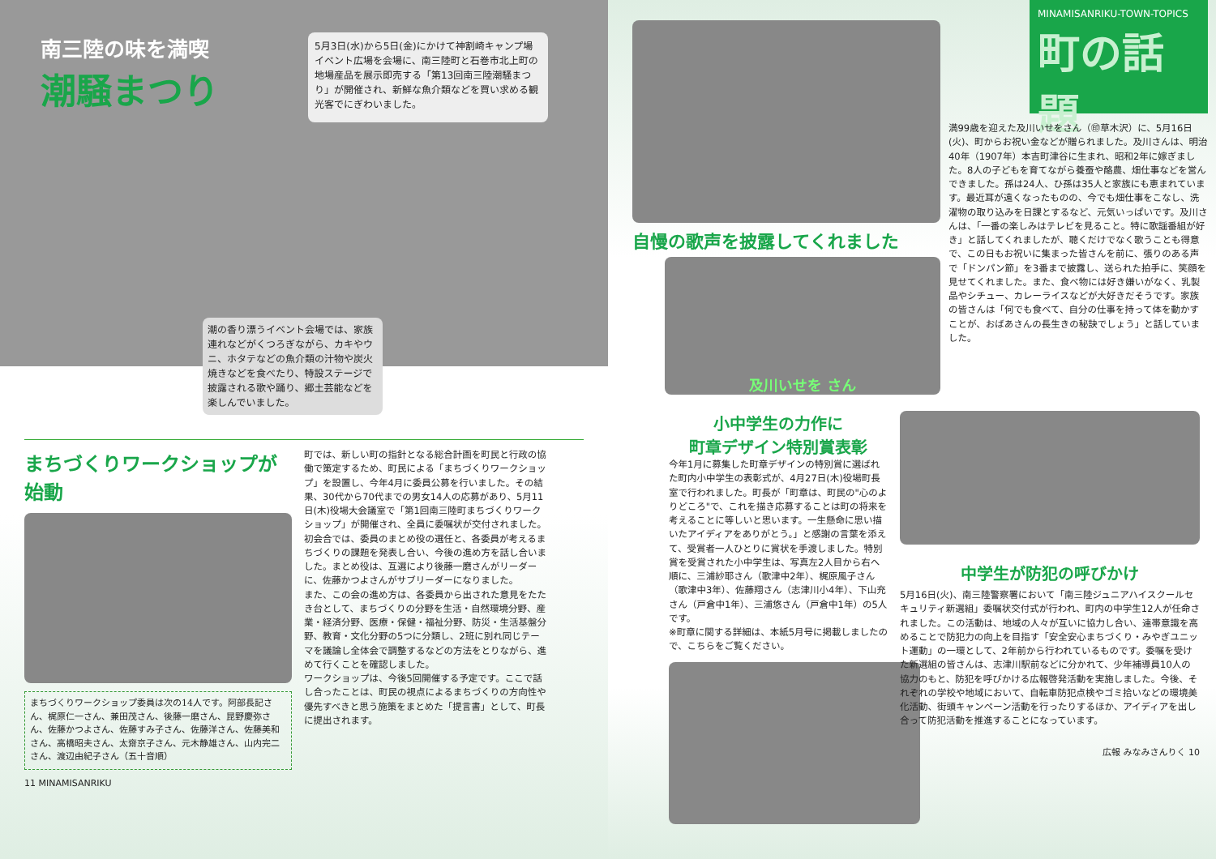南三陸の味を満喫
潮騒まつり
5月3日(水)から5日(金)にかけて神割崎キャンプ場イベント広場を会場に、南三陸町と石巻市北上町の地場産品を展示即売する「第13回南三陸潮騒まつり」が開催され、新鮮な魚介類などを買い求める観光客でにぎわいました。
潮の香り漂うイベント会場では、家族連れなどがくつろぎながら、カキやウニ、ホタテなどの魚介類の汁物や炭火焼きなどを食べたり、特設ステージで披露される歌や踊り、郷土芸能などを楽しんでいました。
まちづくりワークショップが始動
まちづくりワークショップ委員は次の14人です。阿部長記さん、梶原仁一さん、兼田茂さん、後藤一磨さん、昆野慶弥さん、佐藤かつよさん、佐藤すみ子さん、佐藤洋さん、佐藤美和さん、高橋昭夫さん、太齋京子さん、元木静雄さん、山内完二さん、渡辺由紀子さん（五十音順）
11 MINAMISANRIKU
町では、新しい町の指針となる総合計画を町民と行政の協働で策定するため、町民による「まちづくりワークショップ」を設置し、今年4月に委員公募を行いました。その結果、30代から70代までの男女14人の応募があり、5月11日(木)役場大会議室で「第1回南三陸町まちづくりワークショップ」が開催され、全員に委嘱状が交付されました。
初会合では、委員のまとめ役の選任と、各委員が考えるまちづくりの課題を発表し合い、今後の進め方を話し合いました。まとめ役は、互選により後藤一磨さんがリーダーに、佐藤かつよさんがサブリーダーになりました。
また、この会の進め方は、各委員から出された意見をたたき台として、まちづくりの分野を生活・自然環境分野、産業・経済分野、医療・保健・福祉分野、防災・生活基盤分野、教育・文化分野の5つに分類し、2班に別れ同じテーマを議論し全体会で調整するなどの方法をとりながら、進めて行くことを確認しました。
ワークショップは、今後5回開催する予定です。ここで話し合ったことは、町民の視点によるまちづくりの方向性や優先すべきと思う施策をまとめた「提言書」として、町長に提出されます。
自慢の歌声を披露してくれました
及川いせを さん
MINAMISANRIKU-TOWN-TOPICS
町の話題
満99歳を迎えた及川いせをさん（㊞草木沢）に、5月16日(火)、町からお祝い金などが贈られました。及川さんは、明治40年（1907年）本吉町津谷に生まれ、昭和2年に嫁ぎました。8人の子どもを育てながら養蚕や酪農、畑仕事などを営んできました。孫は24人、ひ孫は35人と家族にも恵まれています。最近耳が遠くなったものの、今でも畑仕事をこなし、洗濯物の取り込みを日課とするなど、元気いっぱいです。及川さんは、「一番の楽しみはテレビを見ること。特に歌謡番組が好き」と話してくれましたが、聴くだけでなく歌うことも得意で、この日もお祝いに集まった皆さんを前に、張りのある声で「ドンパン節」を3番まで披露し、送られた拍手に、笑顔を見せてくれました。また、食べ物には好き嫌いがなく、乳製品やシチュー、カレーライスなどが大好きだそうです。家族の皆さんは「何でも食べて、自分の仕事を持って体を動かすことが、おばあさんの長生きの秘訣でしょう」と話していました。
小中学生の力作に
町章デザイン特別賞表彰
今年1月に募集した町章デザインの特別賞に選ばれた町内小中学生の表彰式が、4月27日(木)役場町長室で行われました。町長が「町章は、町民の"心のよりどころ"で、これを描き応募することは町の将来を考えることに等しいと思います。一生懸命に思い描いたアイディアをありがとう。」と感謝の言葉を添えて、受賞者一人ひとりに賞状を手渡しました。特別賞を受賞された小中学生は、写真左2人目から右へ順に、三浦紗耶さん（歌津中2年）、梶原風子さん（歌津中3年）、佐藤翔さん（志津川小4年）、下山充さん（戸倉中1年）、三浦悠さん（戸倉中1年）の5人です。
※町章に関する詳細は、本紙5月号に掲載しましたので、こちらをご覧ください。
中学生が防犯の呼びかけ
5月16日(火)、南三陸警察署において「南三陸ジュニアハイスクールセキュリティ新選組」委嘱状交付式が行われ、町内の中学生12人が任命されました。この活動は、地域の人々が互いに協力し合い、連帯意識を高めることで防犯力の向上を目指す「安全安心まちづくり・みやぎユニット運動」の一環として、2年前から行われているものです。委嘱を受けた新選組の皆さんは、志津川駅前などに分かれて、少年補導員10人の協力のもと、防犯を呼びかける広報啓発活動を実施しました。今後、それぞれの学校や地域において、自転車防犯点検やゴミ拾いなどの環境美化活動、街頭キャンペーン活動を行ったりするほか、アイディアを出し合って防犯活動を推進することになっています。
広報 みなみさんりく 10